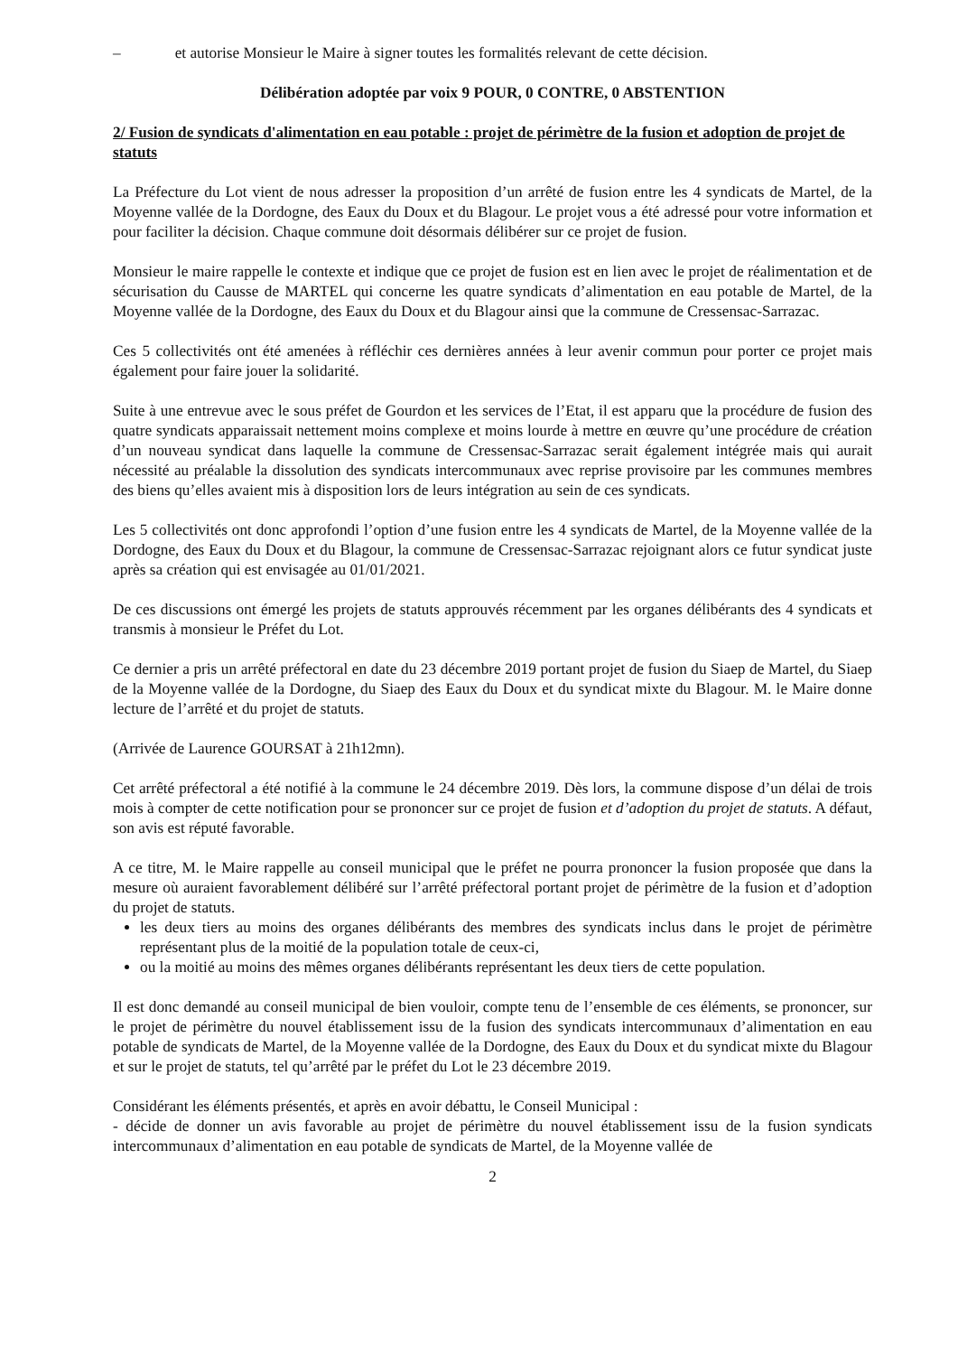– et autorise Monsieur le Maire à signer toutes les formalités relevant de cette décision.
Délibération adoptée par voix 9 POUR, 0 CONTRE, 0 ABSTENTION
2/ Fusion de syndicats d'alimentation en eau potable : projet de périmètre de la fusion et adoption de projet de statuts
La Préfecture du Lot vient de nous adresser la proposition d’un arrêté de fusion entre les 4 syndicats de Martel, de la Moyenne vallée de la Dordogne, des Eaux du Doux et du Blagour. Le projet vous a été adressé pour votre information et pour faciliter la décision. Chaque commune doit désormais délibérer sur ce projet de fusion.
Monsieur le maire rappelle le contexte et indique que ce projet de fusion est en lien avec le projet de réalimentation et de sécurisation du Causse de MARTEL qui concerne les quatre syndicats d’alimentation en eau potable de Martel, de la Moyenne vallée de la Dordogne, des Eaux du Doux et du Blagour ainsi que la commune de Cressensac-Sarrazac.
Ces 5 collectivités ont été amenées à réfléchir ces dernières années à leur avenir commun pour porter ce projet mais également pour faire jouer la solidarité.
Suite à une entrevue avec le sous préfet de Gourdon et les services de l’Etat, il est apparu que la procédure de fusion des quatre syndicats apparaissait nettement moins complexe et moins lourde à mettre en œuvre qu’une procédure de création d’un nouveau syndicat dans laquelle la commune de Cressensac-Sarrazac serait également intégrée mais qui aurait nécessité au préalable la dissolution des syndicats intercommunaux avec reprise provisoire par les communes membres des biens qu’elles avaient mis à disposition lors de leurs intégration au sein de ces syndicats.
Les 5 collectivités ont donc approfondi l’option d’une fusion entre les 4 syndicats de Martel, de la Moyenne vallée de la Dordogne, des Eaux du Doux et du Blagour, la commune de Cressensac-Sarrazac rejoignant alors ce futur syndicat juste après sa création qui est envisagée au 01/01/2021.
De ces discussions ont émergé les projets de statuts approuvés récemment par les organes délibérants des 4 syndicats et transmis à monsieur le Préfet du Lot.
Ce dernier a pris un arrêté préfectoral en date du 23 décembre 2019 portant projet de fusion du Siaep de Martel, du Siaep de la Moyenne vallée de la Dordogne, du Siaep des Eaux du Doux et du syndicat mixte du Blagour. M. le Maire donne lecture de l’arrêté et du projet de statuts.
(Arrivée de Laurence GOURSAT à 21h12mn).
Cet arrêté préfectoral a été notifié à la commune le 24 décembre 2019. Dès lors, la commune dispose d’un délai de trois mois à compter de cette notification pour se prononcer sur ce projet de fusion et d’adoption du projet de statuts. A défaut, son avis est réputé favorable.
A ce titre, M. le Maire rappelle au conseil municipal que le préfet ne pourra prononcer la fusion proposée que dans la mesure où auraient favorablement délibéré sur l’arrêté préfectoral portant projet de périmètre de la fusion et d’adoption du projet de statuts.
les deux tiers au moins des organes délibérants des membres des syndicats inclus dans le projet de périmètre représentant plus de la moitié de la population totale de ceux-ci,
ou la moitié au moins des mêmes organes délibérants représentant les deux tiers de cette population.
Il est donc demandé au conseil municipal de bien vouloir, compte tenu de l’ensemble de ces éléments, se prononcer, sur le projet de périmètre du nouvel établissement issu de la fusion des syndicats intercommunaux d’alimentation en eau potable de syndicats de Martel, de la Moyenne vallée de la Dordogne, des Eaux du Doux et du syndicat mixte du Blagour et sur le projet de statuts, tel qu’arrêté par le préfet du Lot le 23 décembre 2019.
Considérant les éléments présentés, et après en avoir débattu, le Conseil Municipal :
- décide de donner un avis favorable au projet de périmètre du nouvel établissement issu de la fusion syndicats intercommunaux d’alimentation en eau potable de syndicats de Martel, de la Moyenne vallée de
2